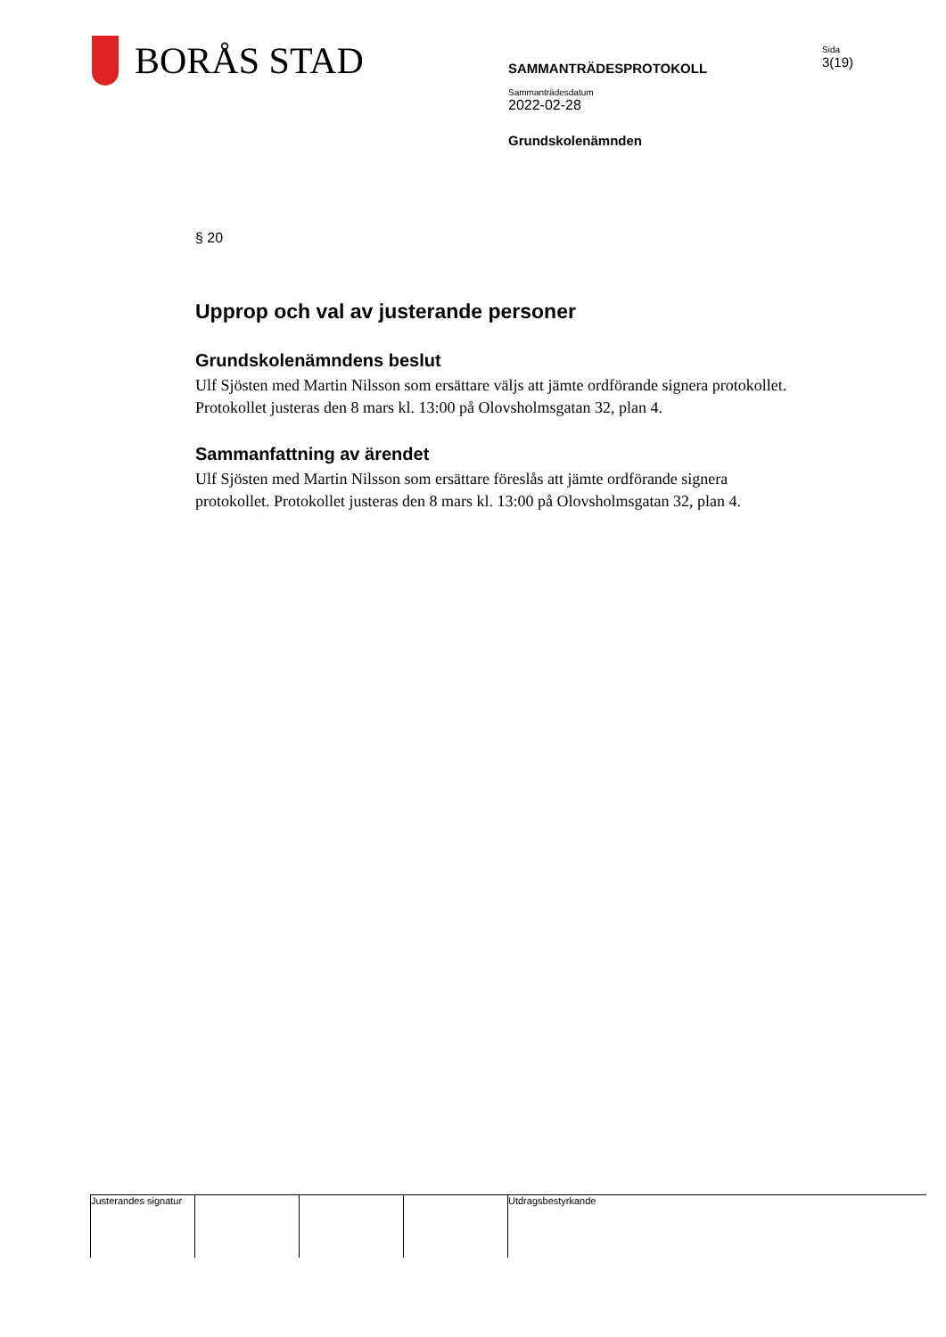BORÅS STAD
SAMMANTRÄDESPROTOKOLL
Sida
3(19)
Sammanträdesdatum
2022-02-28
Grundskolenämnden
§ 20
Upprop och val av justerande personer
Grundskolenämndens beslut
Ulf Sjösten med Martin Nilsson som ersättare väljs att jämte ordförande signera protokollet. Protokollet justeras den 8 mars kl. 13:00 på Olovsholmsgatan 32, plan 4.
Sammanfattning av ärendet
Ulf Sjösten med Martin Nilsson som ersättare föreslås att jämte ordförande signera protokollet. Protokollet justeras den 8 mars kl. 13:00 på Olovsholmsgatan 32, plan 4.
Justerandes signatur
Utdragsbestyrkande